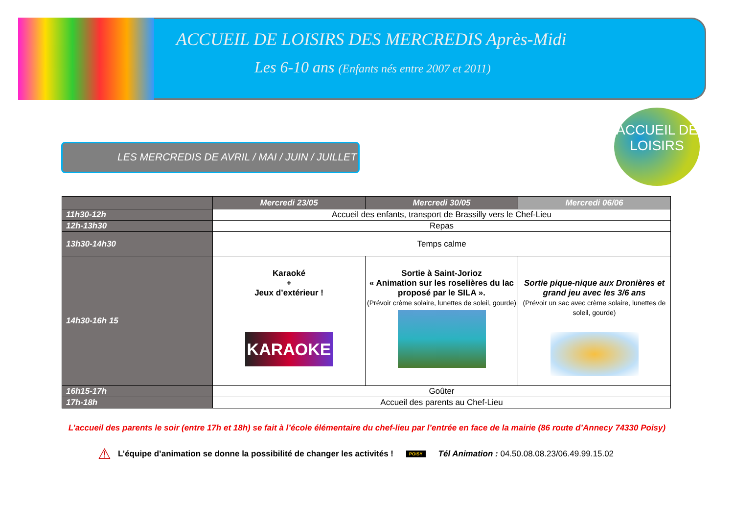ACCUEIL DE LOISIRS DES MERCREDIS Après-Midi
Les 6-10 ans (Enfants nés entre 2007 et 2011)
ACCUEIL DE
LOISIRS
LES MERCREDIS DE AVRIL / MAI / JUIN / JUILLET
| | Mercredi 23/05 | Mercredi 30/05 | Mercredi 06/06 |
| --- | --- | --- | --- |
| 11h30-12h | Accueil des enfants, transport de Brassilly vers le Chef-Lieu | | |
| 12h-13h30 | Repas | | |
| 13h30-14h30 | Temps calme | | |
| 14h30-16h 15 | Karaoké + Jeux d’extérieur ! KARAOKE | Sortie à Saint-Jorioz « Animation sur les roselières du lac proposé par le SILA ». (Prévoir crème solaire, lunettes de soleil, gourde) | Sortie pique-nique aux Dronières et grand jeu avec les 3/6 ans (Prévoir un sac avec crème solaire, lunettes de soleil, gourde) |
| 16h15-17h | Goûter | | |
| 17h-18h | Accueil des parents au Chef-Lieu | | |
L’accueil des parents le soir (entre 17h et 18h) se fait à l’école élémentaire du chef-lieu par l’entrée en face de la mairie (86 route d’Annecy 74330 Poisy)
⚠ L’équipe d’animation se donne la possibilité de changer les activités ! POISY Tél Animation : 04.50.08.08.23/06.49.99.15.02